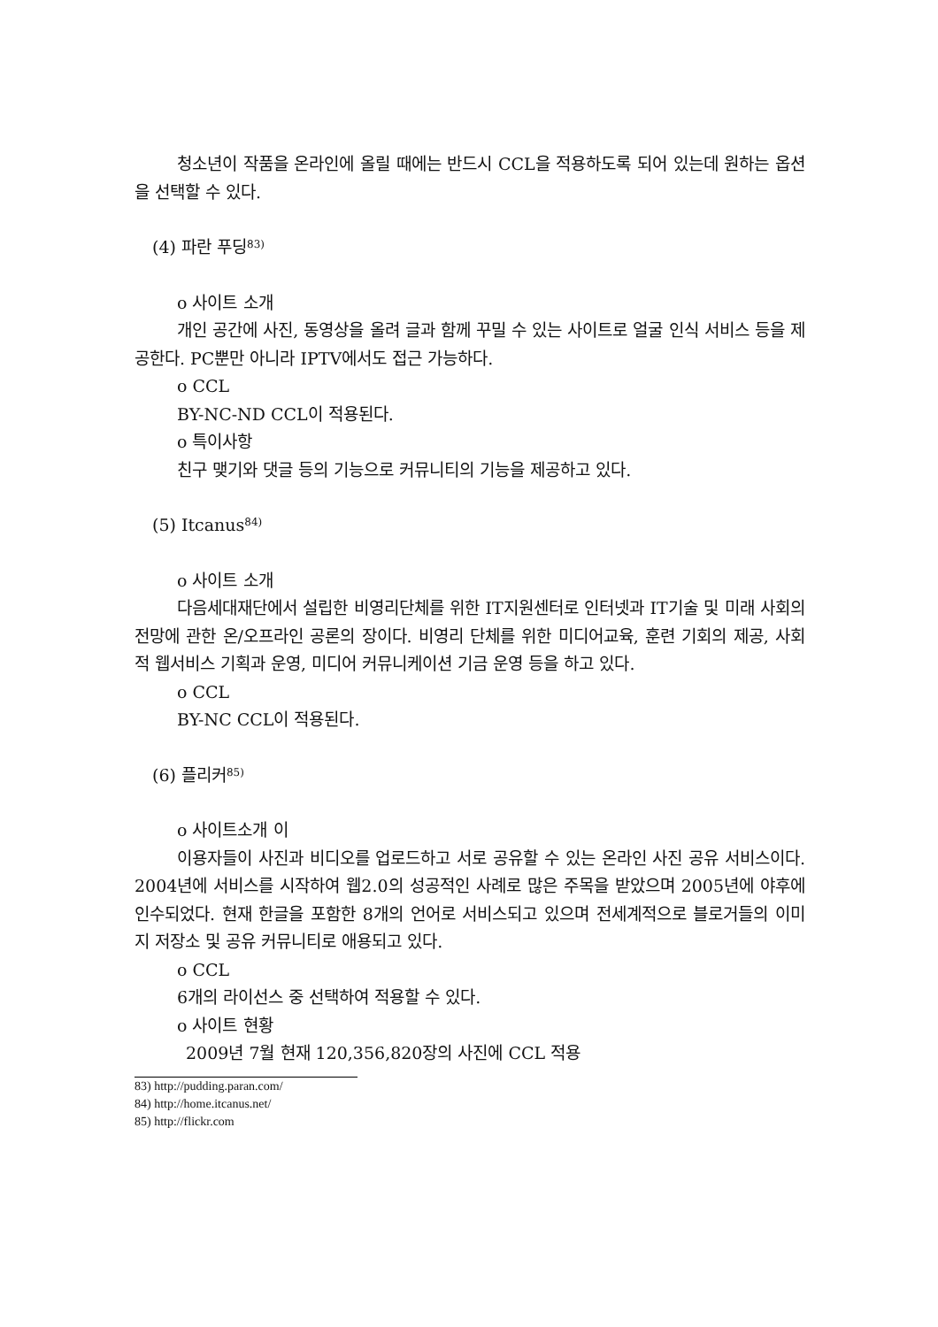청소년이 작품을 온라인에 올릴 때에는 반드시 CCL을 적용하도록 되어 있는데 원하는 옵션을 선택할 수 있다.
(4) 파란 푸딩<sup>83)</sup>
o 사이트 소개
개인 공간에 사진, 동영상을 올려 글과 함께 꾸밀 수 있는 사이트로 얼굴 인식 서비스 등을 제공한다. PC뿐만 아니라 IPTV에서도 접근 가능하다.
o CCL
BY-NC-ND CCL이 적용된다.
o 특이사항
친구 맺기와 댓글 등의 기능으로 커뮤니티의 기능을 제공하고 있다.
(5) Itcanus<sup>84)</sup>
o 사이트 소개
다음세대재단에서 설립한 비영리단체를 위한 IT지원센터로 인터넷과 IT기술 및 미래 사회의 전망에 관한 온/오프라인 공론의 장이다. 비영리 단체를 위한 미디어교육, 훈련 기회의 제공, 사회적 웹서비스 기획과 운영, 미디어 커뮤니케이션 기금 운영 등을 하고 있다.
o CCL
BY-NC CCL이 적용된다.
(6) 플리커<sup>85)</sup>
o 사이트소개 이
이용자들이 사진과 비디오를 업로드하고 서로 공유할 수 있는 온라인 사진 공유 서비스이다. 2004년에 서비스를 시작하여 웹2.0의 성공적인 사례로 많은 주목을 받았으며 2005년에 야후에 인수되었다. 현재 한글을 포함한 8개의 언어로 서비스되고 있으며 전세계적으로 블로거들의 이미지 저장소 및 공유 커뮤니티로 애용되고 있다.
o CCL
6개의 라이선스 중 선택하여 적용할 수 있다.
o 사이트 현황
2009년 7월 현재 120,356,820장의 사진에 CCL 적용
83) http://pudding.paran.com/
84) http://home.itcanus.net/
85) http://flickr.com